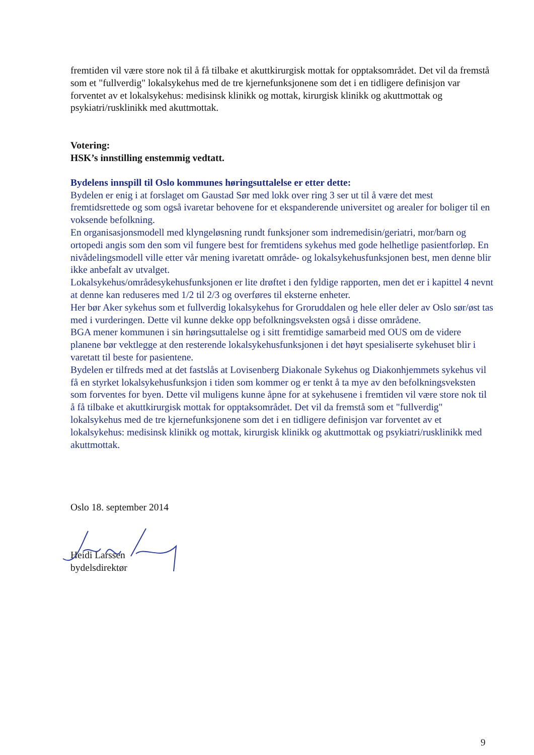fremtiden vil være store nok til å få tilbake et akuttkirurgisk mottak for opptaksområdet. Det vil da fremstå som et "fullverdig" lokalsykehus med de tre kjernefunksjonene som det i en tidligere definisjon var forventet av et lokalsykehus: medisinsk klinikk og mottak, kirurgisk klinikk og akuttmottak og psykiatri/rusklinikk med akuttmottak.
Votering:
HSK’s innstilling enstemmig vedtatt.
Bydelens innspill til Oslo kommunes høringsuttalelse er etter dette:
Bydelen er enig i at forslaget om Gaustad Sør med lokk over ring 3 ser ut til å være det mest fremtidsrettede og som også ivaretar behovene for et ekspanderende universitet og arealer for boliger til en voksende befolkning.
En organisasjonsmodell med klyngeløsning rundt funksjoner som indremedisin/geriatri, mor/barn og ortopedi angis som den som vil fungere best for fremtidens sykehus med gode helhetlige pasientforløp. En nivådelingsmodell ville etter vår mening ivaretatt område- og lokalsykehusfunksjonen best, men denne blir ikke anbefalt av utvalget.
Lokalsykehus/områdesykehusfunksjonen er lite drøftet i den fyldige rapporten, men det er i kapittel 4 nevnt at denne kan reduseres med 1/2 til 2/3 og overføres til eksterne enheter.
Her bør Aker sykehus som et fullverdig lokalsykehus for Groruddalen og hele eller deler av Oslo sør/øst tas med i vurderingen. Dette vil kunne dekke opp befolkningsveksten også i disse områdene.
BGA mener kommunen i sin høringsuttalelse og i sitt fremtidige samarbeid med OUS om de videre planene bør vektlegge at den resterende lokalsykehusfunksjonen i det høyt spesialiserte sykehuset blir i varetatt til beste for pasientene.
Bydelen er tilfreds med at det fastslås at Lovisenberg Diakonale Sykehus og Diakonhjemmets sykehus vil få en styrket lokalsykehusfunksjon i tiden som kommer og er tenkt å ta mye av den befolkningsveksten som forventes for byen. Dette vil muligens kunne åpne for at sykehusene i fremtiden vil være store nok til å få tilbake et akuttkirurgisk mottak for opptaksområdet. Det vil da fremstå som et "fullverdig" lokalsykehus med de tre kjernefunksjonene som det i en tidligere definisjon var forventet av et lokalsykehus: medisinsk klinikk og mottak, kirurgisk klinikk og akuttmottak og psykiatri/rusklinikk med akuttmottak.
Oslo 18. september 2014
Heidi Larssen
bydelsdirektør
9